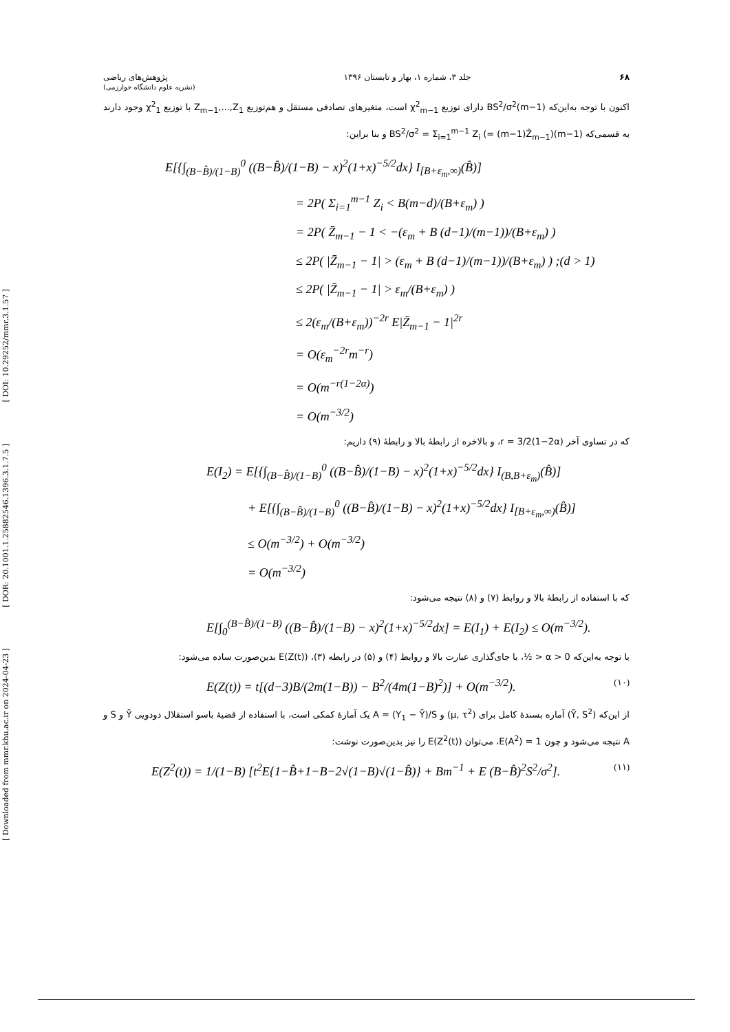[ DOI: 10.29252/mmr.3.1.57 ]
[ DOR: 20.1001.1.25882546.1396.3.1.7.5 ]
[ Downloaded from mmr.khu.ac.ir on 2024-04-23 ]
پژوهش‌های ریاضی
(نشریه علوم دانشگاه خوارزمی) جلد ۳، شماره ۱، بهار و تابستان ۱۳۹۶ ۶۸
اکنون با توجه به‌این‌که (m−1)BS<sup>2</sup>/σ<sup>2</sup> دارای توزیع χ<sup>2</sup><sub>m−1</sub> است، متغیرهای تصادفی مستقل و هم‌توزیع Z<sub>m−1</sub>,...,Z<sub>1</sub> با توزیع χ<sup>2</sup><sub>1</sub> وجود دارند به قسمی‌که (m−1)BS<sup>2</sup>/σ<sup>2</sup> = Σ<sub>i=1</sub><sup>m−1</sup> Z<sub>i</sub> (= (m−1)Z̄<sub>m−1</sub>) و بنا براین:
E[{∫<sub>(B−B̂)/(1−B)</sub><sup>0</sup> ((B−B̂)/(1−B) − x)<sup>2</sup>(1+x)<sup>−5/2</sup>dx} I<sub>[B+ε<sub>m</sub>,∞)</sub>(B̂)]
= 2P( Σ<sub>i=1</sub><sup>m−1</sup> Z<sub>i</sub> < B(m−d)/(B+ε<sub>m</sub>) )
= 2P( Z̄<sub>m−1</sub> − 1 < −(ε<sub>m</sub> + B (d−1)/(m−1))/(B+ε<sub>m</sub>) )
≤ 2P( |Z̄<sub>m−1</sub> − 1| > (ε<sub>m</sub> + B (d−1)/(m−1))/(B+ε<sub>m</sub>) ) ;(d > 1)
≤ 2P( |Z̄<sub>m−1</sub> − 1| > ε<sub>m</sub>/(B+ε<sub>m</sub>) )
≤ 2(ε<sub>m</sub>/(B+ε<sub>m</sub>))<sup>−2r</sup> E|Z̄<sub>m−1</sub> − 1|<sup>2r</sup>
= O(ε<sub>m</sub><sup>−2r</sup>m<sup>−r</sup>)
= O(m<sup>−r(1−2α)</sup>)
= O(m<sup>−3/2</sup>)
که در تساوی آخر r = 3/2(1−2α)، و بالاخره از رابطهٔ بالا و رابطهٔ (۹) داریم:
E(I<sub>2</sub>) = E[{∫<sub>(B−B̂)/(1−B)</sub><sup>0</sup> ((B−B̂)/(1−B) − x)<sup>2</sup>(1+x)<sup>−5/2</sup>dx} I<sub>(B,B+ε<sub>m</sub>)</sub>(B̂)]
+ E[{∫<sub>(B−B̂)/(1−B)</sub><sup>0</sup> ((B−B̂)/(1−B) − x)<sup>2</sup>(1+x)<sup>−5/2</sup>dx} I<sub>[B+ε<sub>m</sub>,∞)</sub>(B̂)]
≤ O(m<sup>−3/2</sup>) + O(m<sup>−3/2</sup>)
= O(m<sup>−3/2</sup>)
که با استفاده از رابطهٔ بالا و روابط (۷) و (۸) نتیجه می‌شود:
E[∫<sub>0</sub><sup>(B−B̂)/(1−B)</sup> ((B−B̂)/(1−B) − x)<sup>2</sup>(1+x)<sup>−5/2</sup>dx] = E(I<sub>1</sub>) + E(I<sub>2</sub>) ≤ O(m<sup>−3/2</sup>).
با توجه به‌این‌که 0 < α < ½، با جای‌گذاری عبارت بالا و روابط (۴) و (۵) در رابطه (۳)، E(Z(t)) بدین‌صورت ساده می‌شود:
E(Z(t)) = t[(d−3)B/(2m(1−B)) − B<sup>2</sup>/(4m(1−B)<sup>2</sup>)] + O(m<sup>−3/2</sup>). (۱۰)
از این‌که (Ȳ, S<sup>2</sup>) آماره بسندهٔ کامل برای (μ, τ<sup>2</sup>) و A = (Y<sub>1</sub> − Ȳ)/S یک آمارهٔ کمکی است، با استفاده از قضیهٔ باسو استقلال دودویی Ȳ و S و A نتیجه می‌شود و چون E(A<sup>2</sup>) = 1، می‌توان E(Z<sup>2</sup>(t)) را نیز بدین‌صورت نوشت:
E(Z<sup>2</sup>(t)) = 1/(1−B) [t<sup>2</sup>E{1−B̂+1−B−2√(1−B)√(1−B̂)} + Bm<sup>−1</sup> + E (B−B̂)<sup>2</sup>S<sup>2</sup>/σ<sup>2</sup>]. (۱۱)